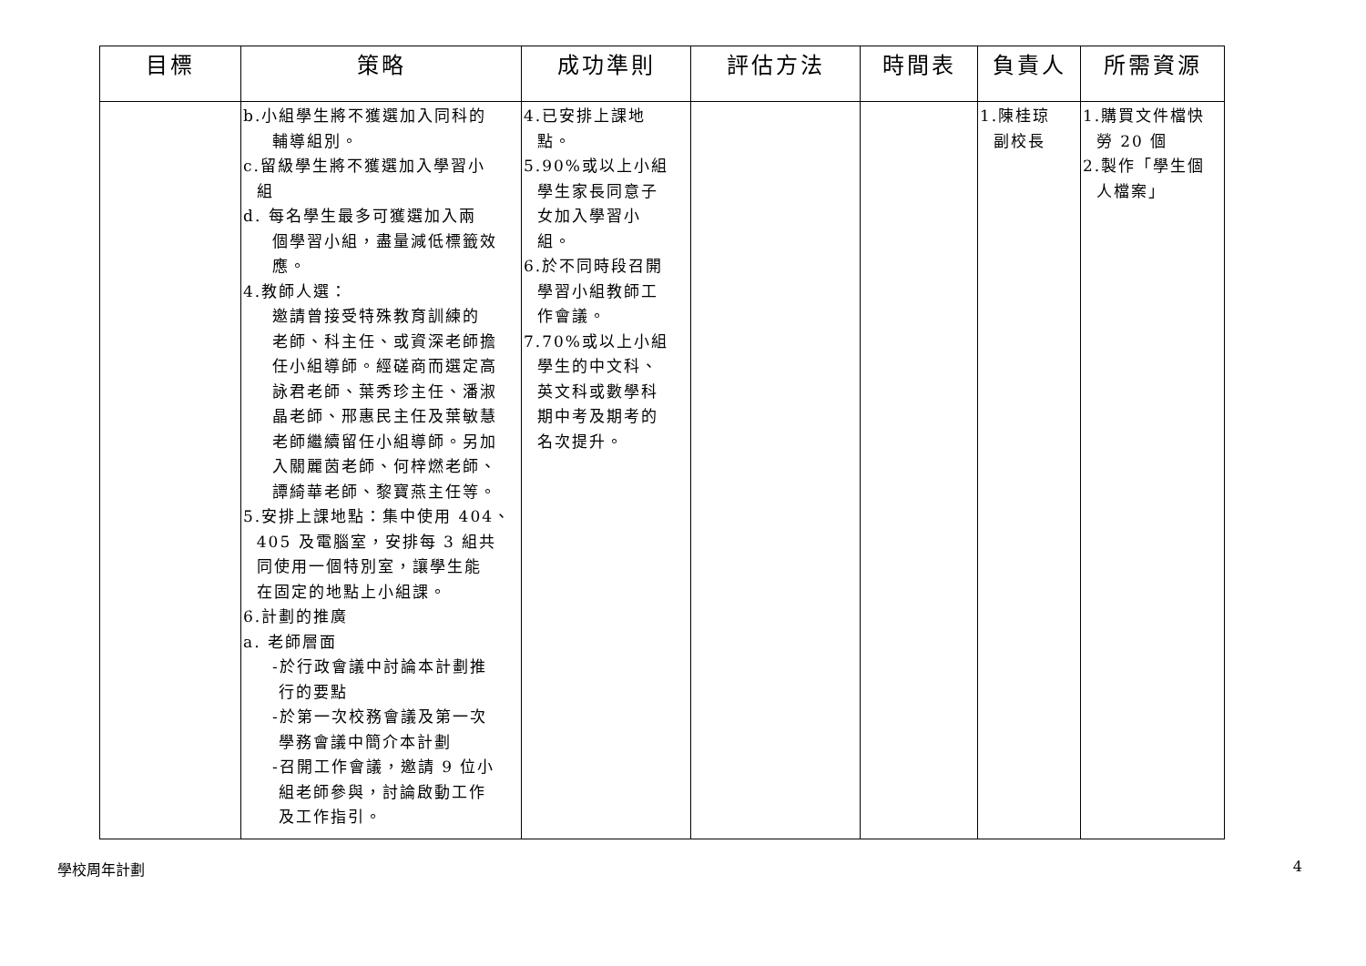| 目標 | 策略 | 成功準則 | 評估方法 | 時間表 | 負責人 | 所需資源 |
| --- | --- | --- | --- | --- | --- | --- |
| | b.小組學生將不獲選加入同科的 輔導組別。 c.留級學生將不獲選加入學習小 組 d. 每名學生最多可獲選加入兩 個學習小組，盡量減低標籤效 應。 4.教師人選： 邀請曾接受特殊教育訓練的 老師、科主任、或資深老師擔 任小組導師。經磋商而選定高 詠君老師、葉秀珍主任、潘淑 晶老師、邢惠民主任及葉敏慧 老師繼續留任小組導師。另加 入關麗茵老師、何梓燃老師、 譚綺華老師、黎寶燕主任等。 5.安排上課地點：集中使用 404、 405 及電腦室，安排每 3 組共 同使用一個特別室，讓學生能 在固定的地點上小組課。 6.計劃的推廣 a. 老師層面 -於行政會議中討論本計劃推 行的要點 -於第一次校務會議及第一次 學務會議中簡介本計劃 -召開工作會議，邀請 9 位小 組老師參與，討論啟動工作 及工作指引。 | 4.已安排上課地 點。 5.90%或以上小組 學生家長同意子 女加入學習小 組。 6.於不同時段召開 學習小組教師工 作會議。 7.70%或以上小組 學生的中文科、 英文科或數學科 期中考及期考的 名次提升。 | | | 1.陳桂琼 副校長 | 1.購買文件檔快 勞 20 個 2.製作「學生個 人檔案」 |
學校周年計劃 4